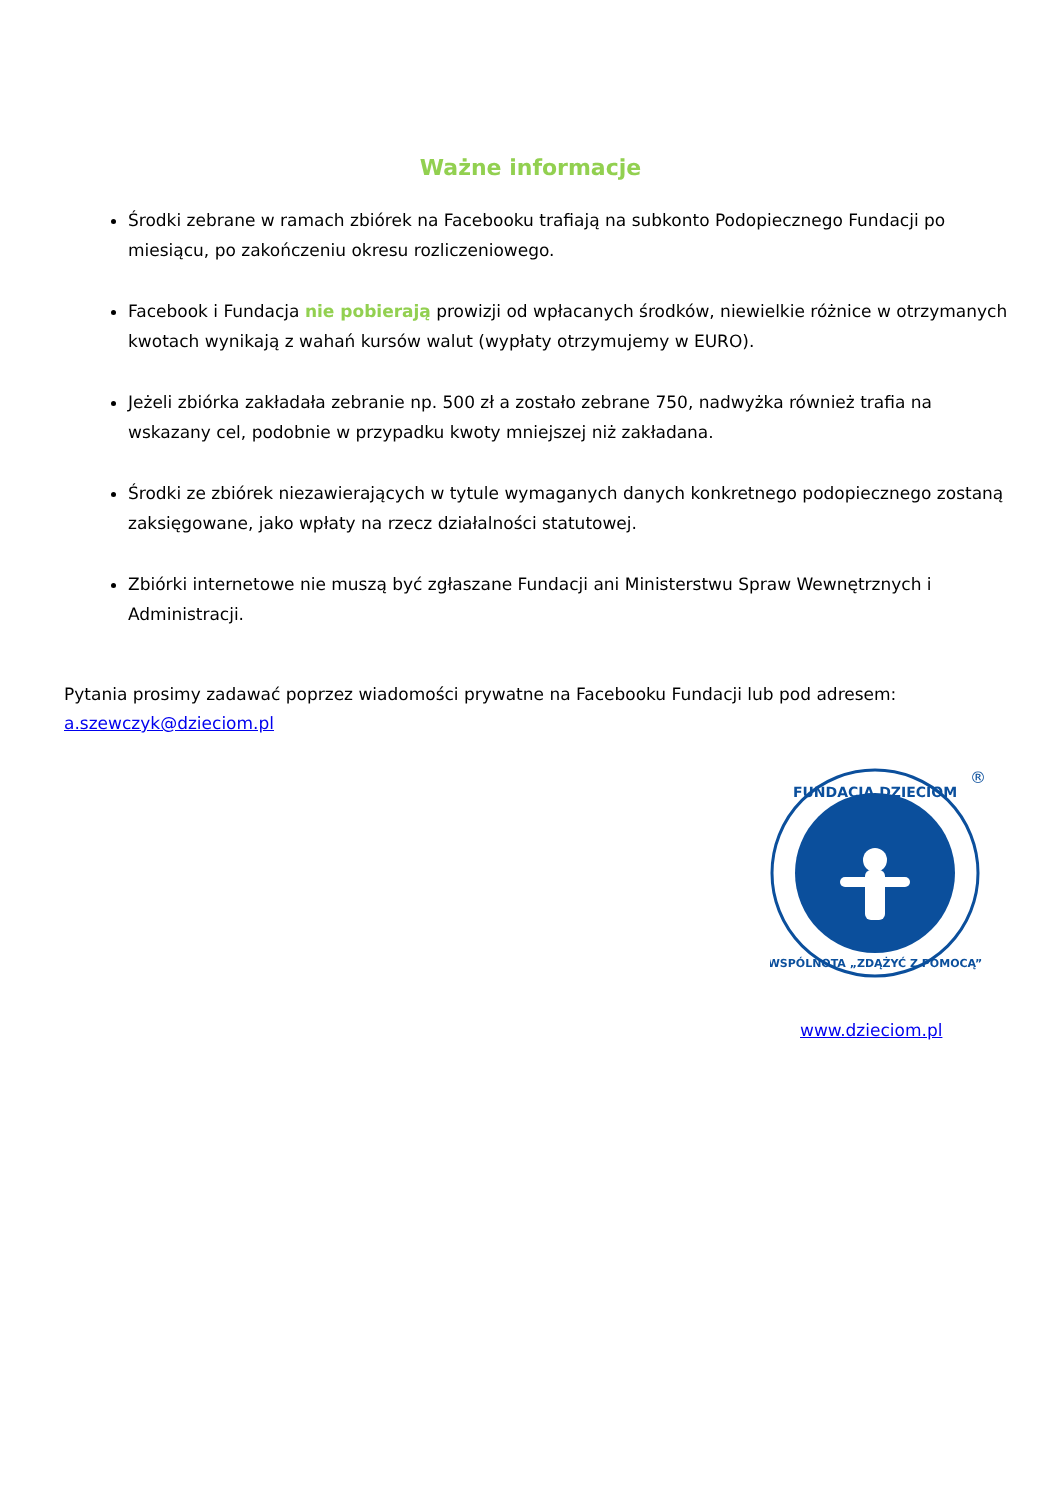Ważne informacje
Środki zebrane w ramach zbiórek na Facebooku trafiają na subkonto Podopiecznego Fundacji po miesiącu, po zakończeniu okresu rozliczeniowego.
Facebook i Fundacja nie pobierają prowizji od wpłacanych środków, niewielkie różnice w otrzymanych kwotach wynikają z wahań kursów walut (wypłaty otrzymujemy w EURO).
Jeżeli zbiórka zakładała zebranie np. 500 zł a zostało zebrane 750, nadwyżka również trafia na wskazany cel, podobnie w przypadku kwoty mniejszej niż zakładana.
Środki ze zbiórek niezawierających w tytule wymaganych danych konkretnego podopiecznego zostaną zaksięgowane, jako wpłaty na rzecz działalności statutowej.
Zbiórki internetowe nie muszą być zgłaszane Fundacji ani Ministerstwu Spraw Wewnętrznych i Administracji.
Pytania prosimy zadawać poprzez wiadomości prywatne na Facebooku Fundacji lub pod adresem: a.szewczyk@dzieciom.pl
FUNDACJA DZIECIOM
WSPÓLNOTA „ZDĄŻYĆ Z POMOCĄ”
®
www.dzieciom.pl